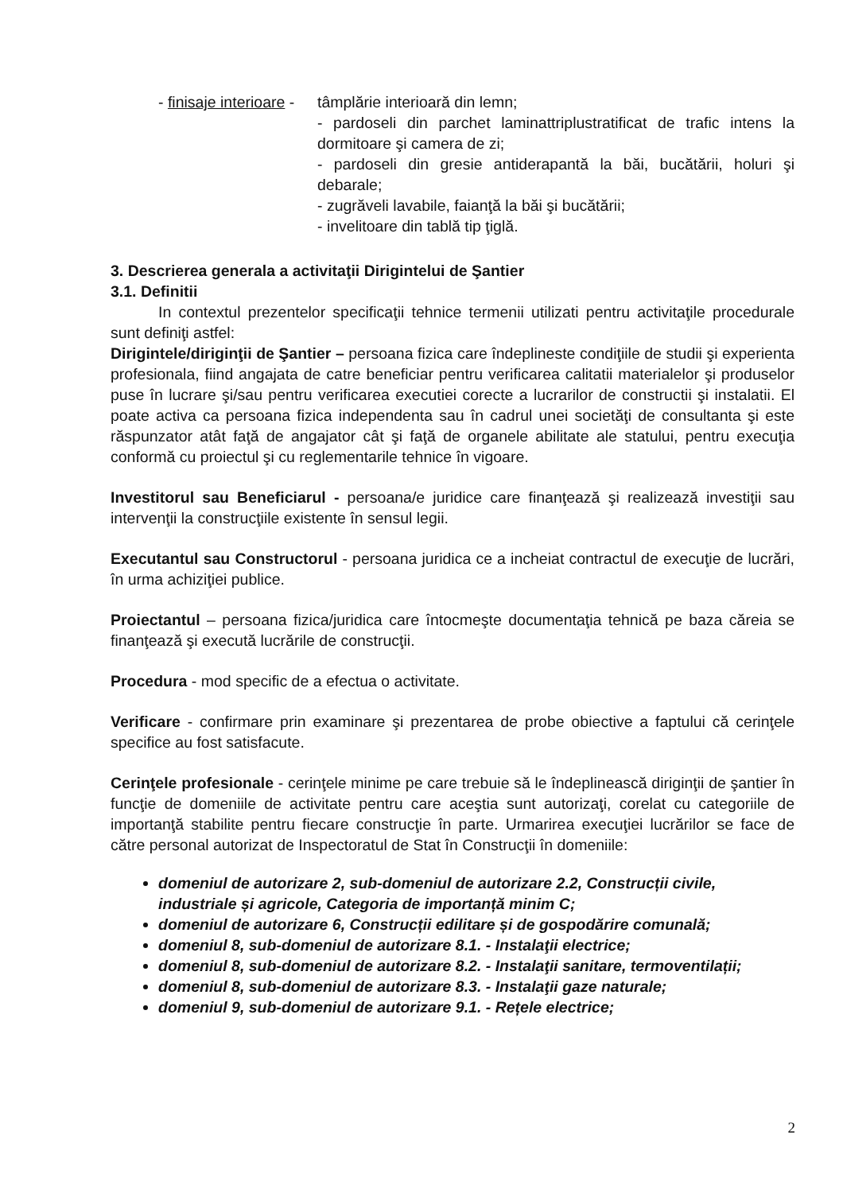- finisaje interioare -
tâmplărie interioară din lemn;
- pardoseli din parchet laminattriplustratificat de trafic intens la dormitoare şi camera de zi;
- pardoseli din gresie antiderapantă la băi, bucătării, holuri şi debarale;
- zugrăveli lavabile, faianţă la băi şi bucătării;
- invelitoare din tablă tip ţiglă.
3. Descrierea generala a activitaţii Dirigintelui de Şantier
3.1. Definitii
In contextul prezentelor specificaţii tehnice termenii utilizati pentru activitaţile procedurale sunt definiţi astfel:
Dirigintele/diriginţii de Şantier – persoana fizica care îndeplineste condiţiile de studii şi experienta profesionala, fiind angajata de catre beneficiar pentru verificarea calitatii materialelor şi produselor puse în lucrare şi/sau pentru verificarea executiei corecte a lucrarilor de constructii şi instalatii. El poate activa ca persoana fizica independenta sau în cadrul unei societăţi de consultanta şi este răspunzator atât faţă de angajator cât şi faţă de organele abilitate ale statului, pentru execuţia conformă cu proiectul şi cu reglementarile tehnice în vigoare.
Investitorul sau Beneficiarul - persoana/e juridice care finanţează şi realizează investiţii sau intervenţii la construcţiile existente în sensul legii.
Executantul sau Constructorul - persoana juridica ce a incheiat contractul de execuţie de lucrări, în urma achiziţiei publice.
Proiectantul – persoana fizica/juridica care întocmeşte documentaţia tehnică pe baza căreia se finanţează şi execută lucrările de construcţii.
Procedura - mod specific de a efectua o activitate.
Verificare - confirmare prin examinare şi prezentarea de probe obiective a faptului că cerinţele specifice au fost satisfacute.
Cerinţele profesionale - cerinţele minime pe care trebuie să le îndeplinească diriginţii de şantier în funcţie de domeniile de activitate pentru care aceştia sunt autorizaţi, corelat cu categoriile de importanţă stabilite pentru fiecare construcţie în parte. Urmarirea execuţiei lucrărilor se face de către personal autorizat de Inspectoratul de Stat în Construcţii în domeniile:
domeniul de autorizare 2, sub-domeniul de autorizare 2.2, Construcții civile, industriale și agricole, Categoria de importanță minim C;
domeniul de autorizare 6, Construcții edilitare și de gospodărire comunală;
domeniul 8, sub-domeniul de autorizare 8.1. - Instalaţii electrice;
domeniul 8, sub-domeniul de autorizare 8.2. - Instalaţii sanitare, termoventilații;
domeniul 8, sub-domeniul de autorizare 8.3. - Instalaţii gaze naturale;
domeniul 9, sub-domeniul de autorizare 9.1. - Rețele electrice;
2